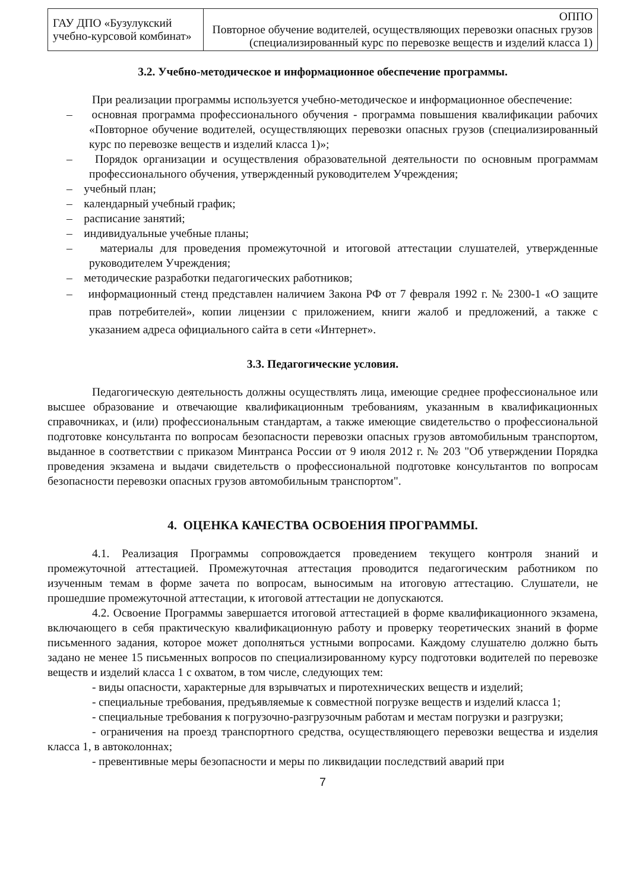| ГАУ ДПО «Бузулукский учебно-курсовой комбинат» | ОППО Повторное обучение водителей, осуществляющих перевозки опасных грузов (специализированный курс по перевозке веществ и изделий класса 1) |
3.2. Учебно-методическое и информационное обеспечение программы.
При реализации программы используется учебно-методическое и информационное обеспечение:
– основная программа профессионального обучения - программа повышения квалификации рабочих «Повторное обучение водителей, осуществляющих перевозки опасных грузов (специализированный курс по перевозке веществ и изделий класса 1)»;
– Порядок организации и осуществления образовательной деятельности по основным программам профессионального обучения, утвержденный руководителем Учреждения;
– учебный план;
– календарный учебный график;
– расписание занятий;
– индивидуальные учебные планы;
– материалы для проведения промежуточной и итоговой аттестации слушателей, утвержденные руководителем Учреждения;
– методические разработки педагогических работников;
– информационный стенд представлен наличием Закона РФ от 7 февраля 1992 г. № 2300-1 «О защите прав потребителей», копии лицензии с приложением, книги жалоб и предложений, а также с указанием адреса официального сайта в сети «Интернет».
3.3. Педагогические условия.
Педагогическую деятельность должны осуществлять лица, имеющие среднее профессиональное или высшее образование и отвечающие квалификационным требованиям, указанным в квалификационных справочниках, и (или) профессиональным стандартам, а также имеющие свидетельство о профессиональной подготовке консультанта по вопросам безопасности перевозки опасных грузов автомобильным транспортом, выданное в соответствии с приказом Минтранса России от 9 июля 2012 г. № 203 "Об утверждении Порядка проведения экзамена и выдачи свидетельств о профессиональной подготовке консультантов по вопросам безопасности перевозки опасных грузов автомобильным транспортом".
4. ОЦЕНКА КАЧЕСТВА ОСВОЕНИЯ ПРОГРАММЫ.
4.1. Реализация Программы сопровождается проведением текущего контроля знаний и промежуточной аттестацией. Промежуточная аттестация проводится педагогическим работником по изученным темам в форме зачета по вопросам, выносимым на итоговую аттестацию. Слушатели, не прошедшие промежуточной аттестации, к итоговой аттестации не допускаются.
4.2. Освоение Программы завершается итоговой аттестацией в форме квалификационного экзамена, включающего в себя практическую квалификационную работу и проверку теоретических знаний в форме письменного задания, которое может дополняться устными вопросами. Каждому слушателю должно быть задано не менее 15 письменных вопросов по специализированному курсу подготовки водителей по перевозке веществ и изделий класса 1 с охватом, в том числе, следующих тем:
- виды опасности, характерные для взрывчатых и пиротехнических веществ и изделий;
- специальные требования, предъявляемые к совместной погрузке веществ и изделий класса 1;
- специальные требования к погрузочно-разгрузочным работам и местам погрузки и разгрузки;
- ограничения на проезд транспортного средства, осуществляющего перевозки вещества и изделия класса 1, в автоколоннах;
- превентивные меры безопасности и меры по ликвидации последствий аварий при
7